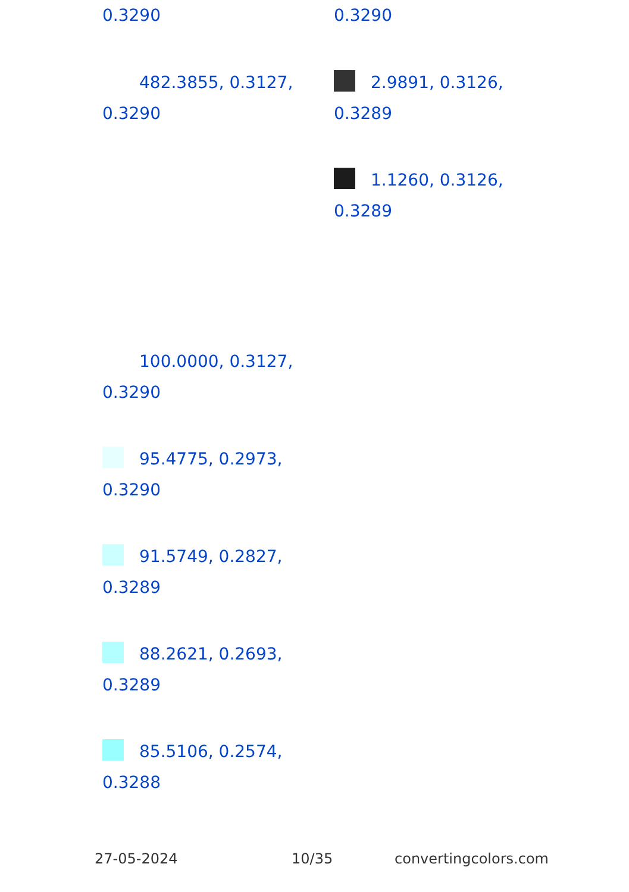0.3290 0.3290
482.3855, 0.3127, 0.3290
2.9891, 0.3126, 0.3289
1.1260, 0.3126, 0.3289
100.0000, 0.3127, 0.3290
95.4775, 0.2973, 0.3290
91.5749, 0.2827, 0.3289
88.2621, 0.2693, 0.3289
85.5106, 0.2574, 0.3288
27-05-2024 10/35 convertingcolors.com